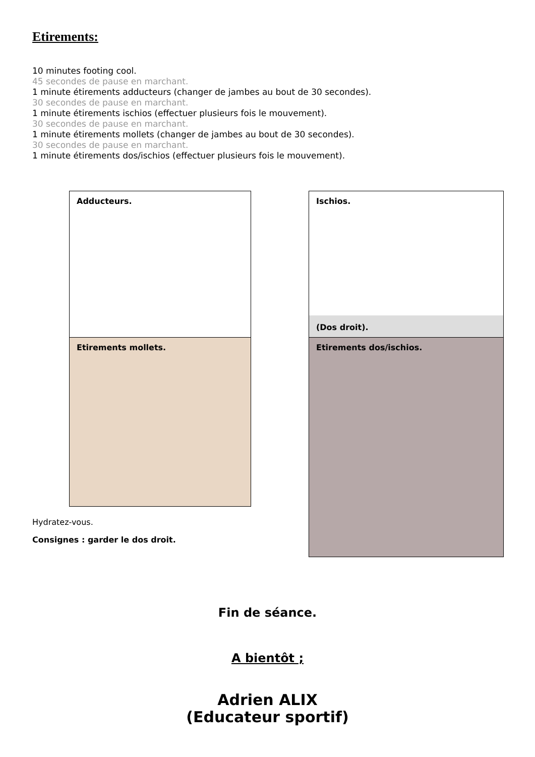Etirements:
10 minutes footing cool.
45 secondes de pause en marchant.
1 minute étirements adducteurs (changer de jambes au bout de 30 secondes).
30 secondes de pause en marchant.
1 minute étirements ischios (effectuer plusieurs fois le mouvement).
30 secondes de pause en marchant.
1 minute étirements mollets (changer de jambes au bout de 30 secondes).
30 secondes de pause en marchant.
1 minute étirements dos/ischios (effectuer plusieurs fois le mouvement).
Adducteurs.
Ischios.
(Dos droit).
Etirements mollets. Etirements dos/ischios.
Hydratez-vous.
Consignes : garder le dos droit.
Fin de séance.
A bientôt ;
Adrien ALIX
(Educateur sportif)